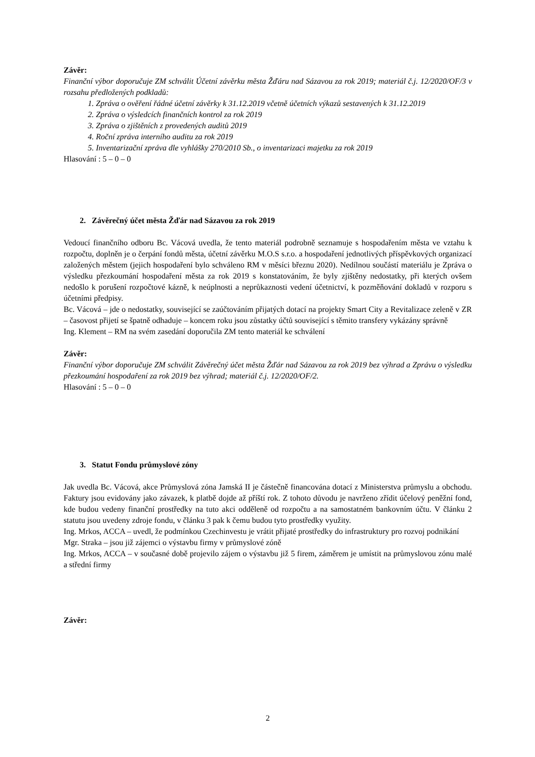Závěr:
Finanční výbor doporučuje ZM schválit Účetní závěrku města Žďáru nad Sázavou za rok 2019; materiál č.j. 12/2020/OF/3 v rozsahu předložených podkladů:
1. Zpráva o ověření řádné účetní závěrky k 31.12.2019 včetně účetních výkazů sestavených k 31.12.2019
2. Zpráva o výsledcích finančních kontrol za rok 2019
3. Zpráva o zjištěních z provedených auditů 2019
4. Roční zpráva interního auditu za rok 2019
5. Inventarizační zpráva dle vyhlášky 270/2010 Sb., o inventarizaci majetku za rok 2019
Hlasování : 5 – 0 – 0
2. Závěrečný účet města Žďár nad Sázavou za rok 2019
Vedoucí finančního odboru Bc. Vácová uvedla, že tento materiál podrobně seznamuje s hospodařením města ve vztahu k rozpočtu, doplněn je o čerpání fondů města, účetní závěrku M.O.S s.r.o. a hospodaření jednotlivých příspěvkových organizací založených městem (jejich hospodaření bylo schváleno RM v měsíci březnu 2020). Nedílnou součástí materiálu je Zpráva o výsledku přezkoumání hospodaření města za rok 2019 s konstatováním, že byly zjištěny nedostatky, při kterých ovšem nedošlo k porušení rozpočtové kázně, k neúplnosti a neprůkaznosti vedení účetnictví, k pozměňování dokladů v rozporu s účetními předpisy.
Bc. Vácová – jde o nedostatky, související se zaúčtováním přijatých dotací na projekty Smart City a Revitalizace zeleně v ZR – časovost přijetí se špatně odhaduje – koncem roku jsou zůstatky účtů související s těmito transfery vykázány správně
Ing. Klement – RM na svém zasedání doporučila ZM tento materiál ke schválení
Závěr:
Finanční výbor doporučuje ZM schválit Závěrečný účet města Žďár nad Sázavou za rok 2019 bez výhrad a Zprávu o výsledku přezkoumání hospodaření za rok 2019 bez výhrad; materiál č.j. 12/2020/OF/2.
Hlasování : 5 – 0 – 0
3. Statut Fondu průmyslové zóny
Jak uvedla Bc. Vácová, akce Průmyslová zóna Jamská II je částečně financována dotací z Ministerstva průmyslu a obchodu. Faktury jsou evidovány jako závazek, k platbě dojde až příští rok. Z tohoto důvodu je navrženo zřídit účelový peněžní fond, kde budou vedeny finanční prostředky na tuto akci odděleně od rozpočtu a na samostatném bankovním účtu. V článku 2 statutu jsou uvedeny zdroje fondu, v článku 3 pak k čemu budou tyto prostředky využity.
Ing. Mrkos, ACCA – uvedl, že podmínkou Czechinvestu je vrátit přijaté prostředky do infrastruktury pro rozvoj podnikání
Mgr. Straka – jsou již zájemci o výstavbu firmy v průmyslové zóně
Ing. Mrkos, ACCA – v současné době projevilo zájem o výstavbu již 5 firem, záměrem je umístit na průmyslovou zónu malé a střední firmy
Závěr:
2